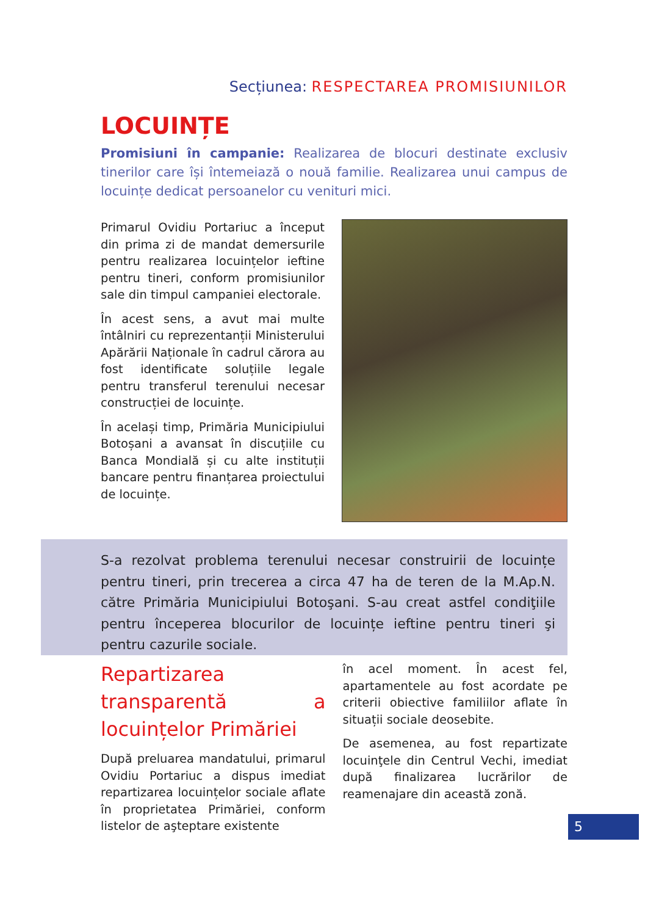Secțiunea: RESPECTAREA PROMISIUNILOR
LOCUINȚE
Promisiuni în campanie: Realizarea de blocuri destinate exclusiv tinerilor care își întemeiază o nouă familie. Realizarea unui campus de locuințe dedicat persoanelor cu venituri mici.
Primarul Ovidiu Portariuc a început din prima zi de mandat demersurile pentru realizarea locuințelor ieftine pentru tineri, conform promisiunilor sale din timpul campaniei electorale.
În acest sens, a avut mai multe întâlniri cu reprezentanții Ministerului Apărării Naționale în cadrul cărora au fost identificate soluțiile legale pentru transferul terenului necesar construcției de locuințe.
În același timp, Primăria Municipiului Botoșani a avansat în discuțiile cu Banca Mondială și cu alte instituții bancare pentru finanțarea proiectului de locuințe.
S-a rezolvat problema terenului necesar construirii de locuințe pentru tineri, prin trecerea a circa 47 ha de teren de la M.Ap.N. către Primăria Municipiului Botoşani. S-au creat astfel condiţiile pentru începerea blocurilor de locuințe ieftine pentru tineri şi pentru cazurile sociale.
Repartizarea transparentă a locuințelor Primăriei
După preluarea mandatului, primarul Ovidiu Portariuc a dispus imediat repartizarea locuințelor sociale aflate în proprietatea Primăriei, conform listelor de aşteptare existente
în acel moment. În acest fel, apartamentele au fost acordate pe criterii obiective familiilor aflate în situații sociale deosebite.
De asemenea, au fost repartizate locuinţele din Centrul Vechi, imediat după finalizarea lucrărilor de reamenajare din această zonă.
5